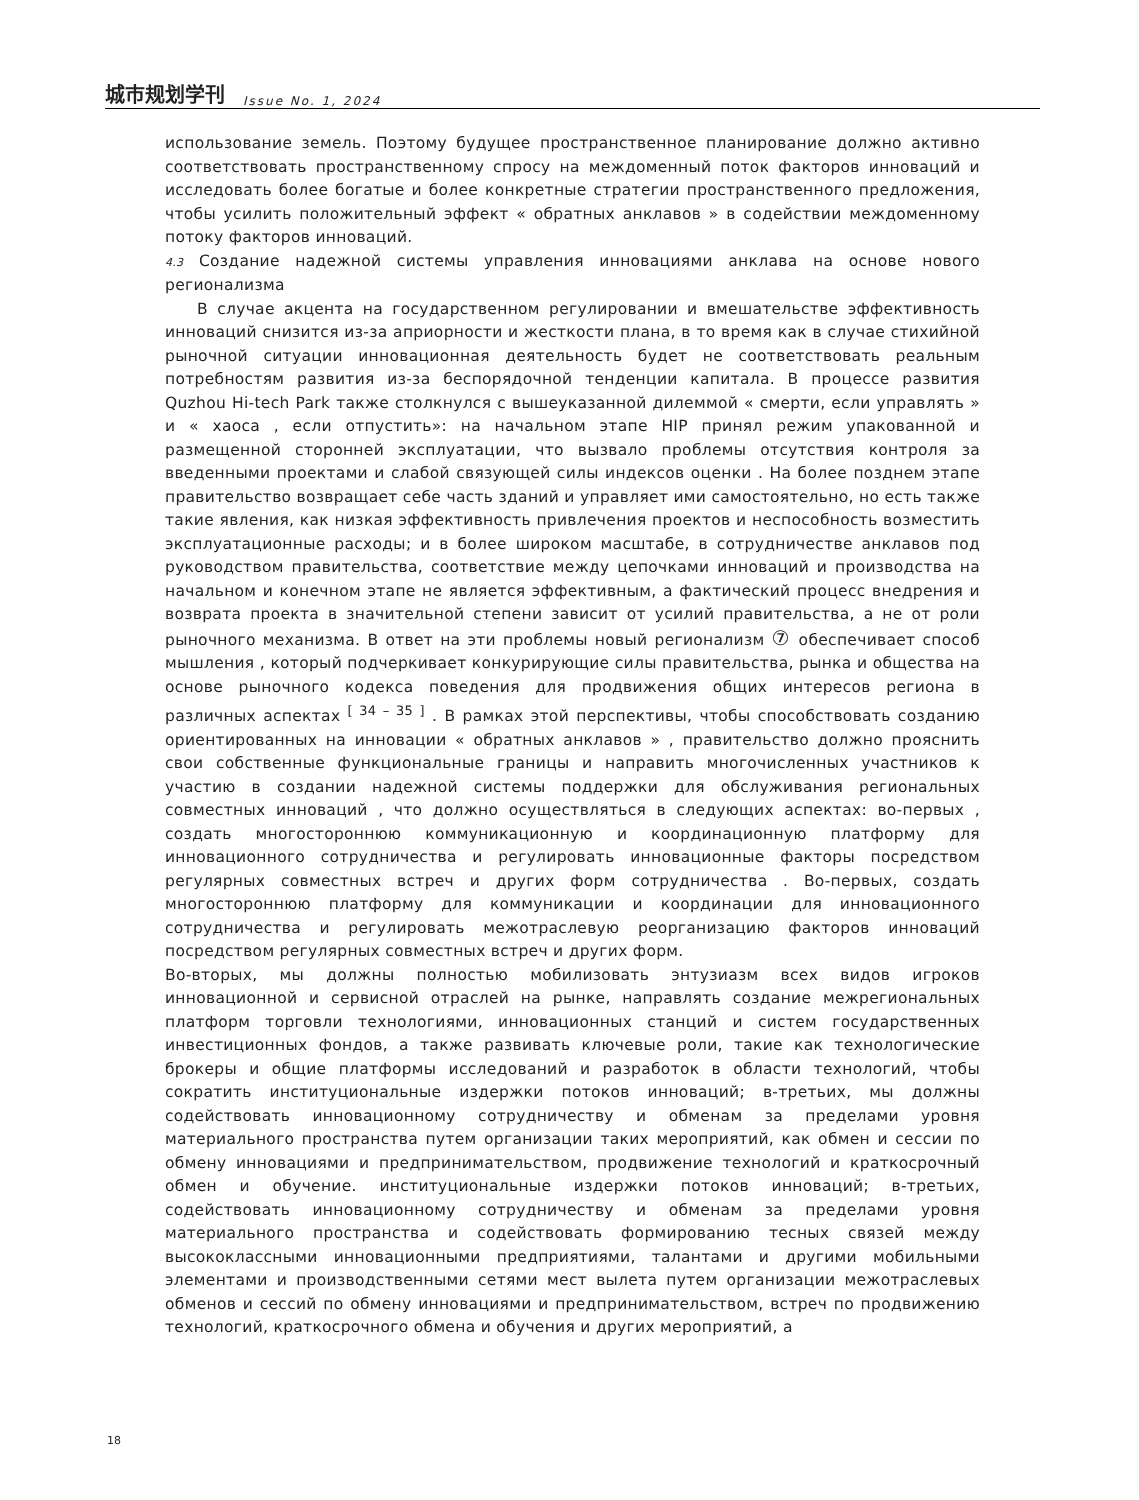城市规划学刊 Issue No. 1, 2024
использование земель. Поэтому будущее пространственное планирование должно активно соответствовать пространственному спросу на междоменный поток факторов инноваций и исследовать более богатые и более конкретные стратегии пространственного предложения, чтобы усилить положительный эффект « обратных анклавов » в содействии междоменному потоку факторов инноваций.
4.3 Создание надежной системы управления инновациями анклава на основе нового регионализма
В случае акцента на государственном регулировании и вмешательстве эффективность инноваций снизится из-за априорности и жесткости плана, в то время как в случае стихийной рыночной ситуации инновационная деятельность будет не соответствовать реальным потребностям развития из-за беспорядочной тенденции капитала. В процессе развития Quzhou Hi-tech Park также столкнулся с вышеуказанной дилеммой « смерти, если управлять » и « хаоса , если отпустить»: на начальном этапе HIP принял режим упакованной и размещенной сторонней эксплуатации, что вызвало проблемы отсутствия контроля за введенными проектами и слабой связующей силы индексов оценки . На более позднем этапе правительство возвращает себе часть зданий и управляет ими самостоятельно, но есть также такие явления, как низкая эффективность привлечения проектов и неспособность возместить эксплуатационные расходы; и в более широком масштабе, в сотрудничестве анклавов под руководством правительства, соответствие между цепочками инноваций и производства на начальном и конечном этапе не является эффективным, а фактический процесс внедрения и возврата проекта в значительной степени зависит от усилий правительства, а не от роли рыночного механизма. В ответ на эти проблемы новый регионализм ⑦ обеспечивает способ мышления , который подчеркивает конкурирующие силы правительства, рынка и общества на основе рыночного кодекса поведения для продвижения общих интересов региона в различных аспектах <sup>[ 34 – 35 ]</sup> . В рамках этой перспективы, чтобы способствовать созданию ориентированных на инновации « обратных анклавов » , правительство должно прояснить свои собственные функциональные границы и направить многочисленных участников к участию в создании надежной системы поддержки для обслуживания региональных совместных инноваций , что должно осуществляться в следующих аспектах: во-первых , создать многостороннюю коммуникационную и координационную платформу для инновационного сотрудничества и регулировать инновационные факторы посредством регулярных совместных встреч и других форм сотрудничества . Во-первых, создать многостороннюю платформу для коммуникации и координации для инновационного сотрудничества и регулировать межотраслевую реорганизацию факторов инноваций посредством регулярных совместных встреч и других форм.
Во-вторых, мы должны полностью мобилизовать энтузиазм всех видов игроков инновационной и сервисной отраслей на рынке, направлять создание межрегиональных платформ торговли технологиями, инновационных станций и систем государственных инвестиционных фондов, а также развивать ключевые роли, такие как технологические брокеры и общие платформы исследований и разработок в области технологий, чтобы сократить институциональные издержки потоков инноваций; в-третьих, мы должны содействовать инновационному сотрудничеству и обменам за пределами уровня материального пространства путем организации таких мероприятий, как обмен и сессии по обмену инновациями и предпринимательством, продвижение технологий и краткосрочный обмен и обучение. институциональные издержки потоков инноваций; в-третьих, содействовать инновационному сотрудничеству и обменам за пределами уровня материального пространства и содействовать формированию тесных связей между высококлассными инновационными предприятиями, талантами и другими мобильными элементами и производственными сетями мест вылета путем организации межотраслевых обменов и сессий по обмену инновациями и предпринимательством, встреч по продвижению технологий, краткосрочного обмена и обучения и других мероприятий, а
18